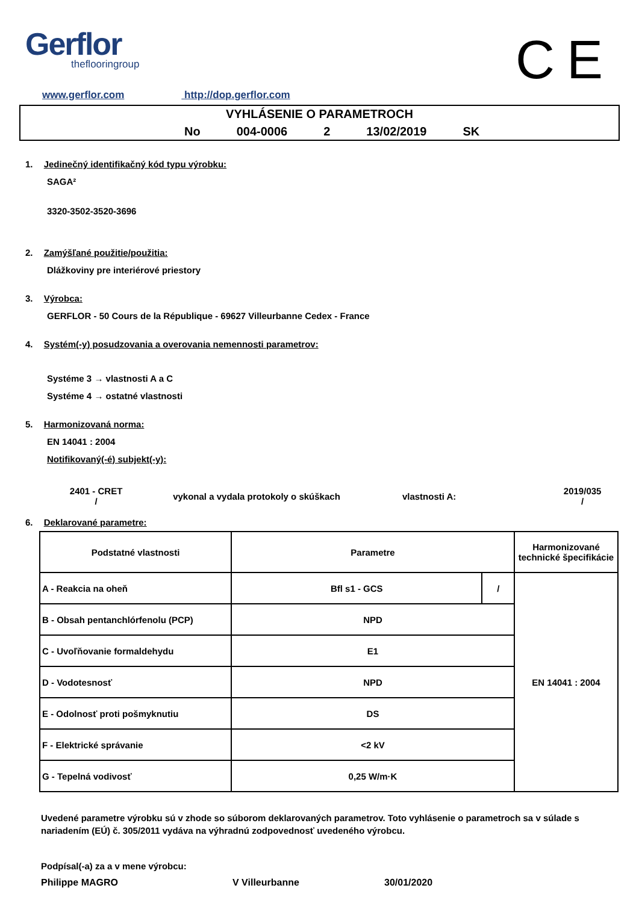Gerflor
theflooringroup
CE
www.gerflor.com http://dop.gerflor.com
VYHLÁSENIE O PARAMETROCH
No 004-0006 2 13/02/2019 SK
1. Jedinečný identifikačný kód typu výrobku:
SAGA²
3320-3502-3520-3696
2. Zamýšľané použitie/použitia:
Dlážkoviny pre interiérové priestory
3. Výrobca:
GERFLOR - 50 Cours de la République - 69627 Villeurbanne Cedex - France
4. Systém(-y) posudzovania a overovania nemennosti parametrov:
Systéme 3 → vlastnosti A a C
Systéme 4 → ostatné vlastnosti
5. Harmonizovaná norma:
EN 14041 : 2004
Notifikovaný(-é) subjekt(-y):
2401 - CRET
/
vykonal a vydala protokoly o skúškach vlastnosti A:
2019/035
/
6. Deklarované parametre:
| Podstatné vlastnosti | Parametre | | Harmonizované technické špecifikácie |
| A - Reakcia na oheň | Bfl s1 - GCS | / | EN 14041 : 2004 |
| B - Obsah pentanchlórfenolu (PCP) | NPD | | |
| C - Uvoľňovanie formaldehydu | E1 | | |
| D - Vodotesnosť | NPD | | |
| E - Odolnosť proti pošmyknutiu | DS | | |
| F - Elektrické správanie | <2 kV | | |
| G - Tepelná vodivosť | 0,25 W/m·K | | |
Uvedené parametre výrobku sú v zhode so súborom deklarovaných parametrov. Toto vyhlásenie o parametroch sa v súlade s nariadením (EÚ) č. 305/2011 vydáva na výhradnú zodpovednosť uvedeného výrobcu.
Podpísal(-a) za a v mene výrobcu:
Philippe MAGRO V Villeurbanne 30/01/2020